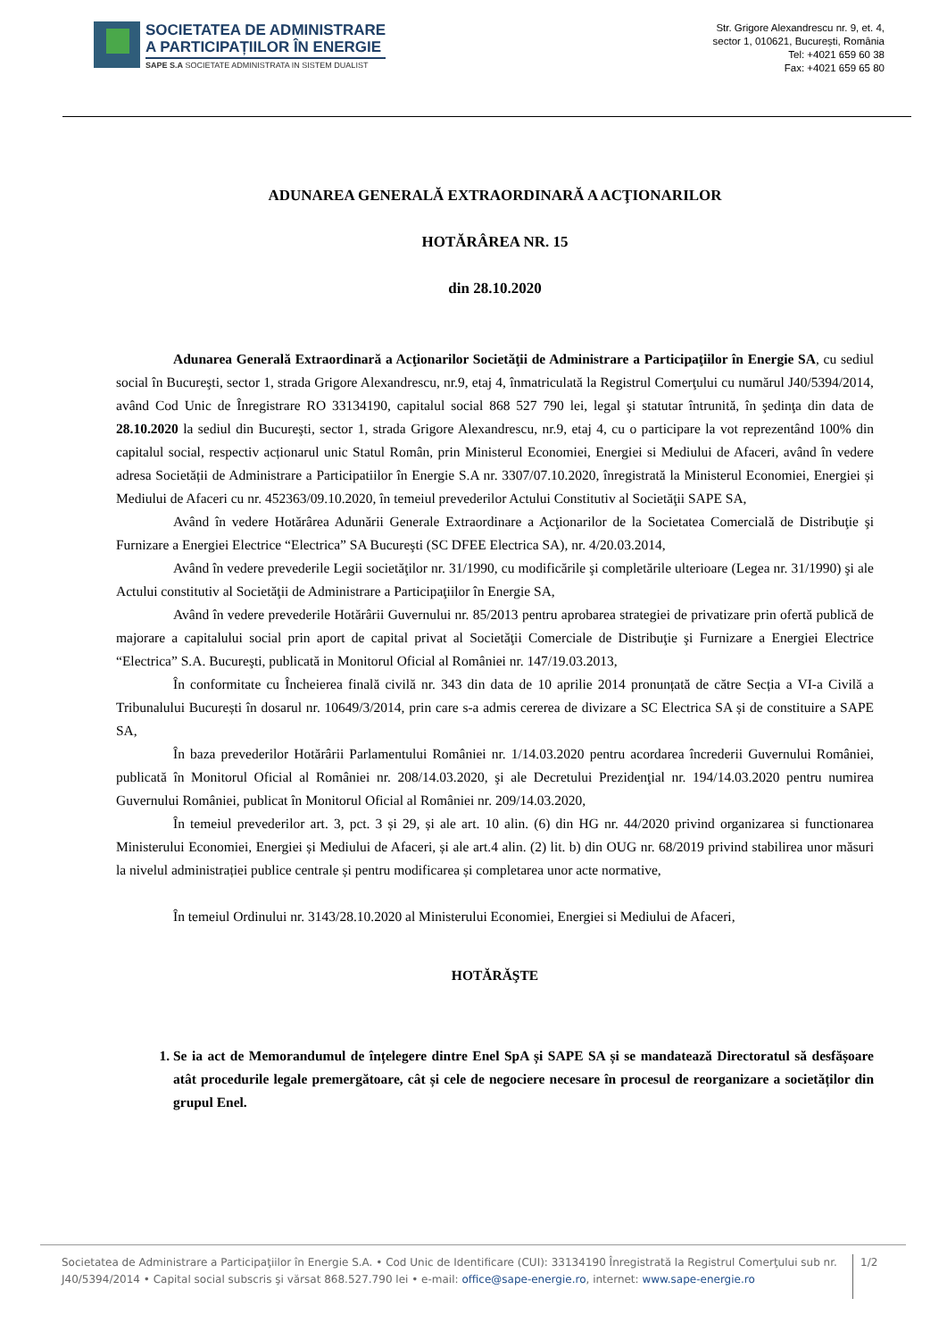SOCIETATEA DE ADMINISTRARE
A PARTICIPAȚIILOR ÎN ENERGIE
SAPE S.A SOCIETATE ADMINISTRATA IN SISTEM DUALIST
Str. Grigore Alexandrescu nr. 9, et. 4,
sector 1, 010621, București, România
Tel: +4021 659 60 38
Fax: +4021 659 65 80
ADUNAREA GENERALĂ EXTRAORDINARĂ A ACŢIONARILOR
HOTĂRÂREA NR. 15
din 28.10.2020
Adunarea Generală Extraordinară a Acţionarilor Societăţii de Administrare a Participaţiilor în Energie SA, cu sediul social în Bucureşti, sector 1, strada Grigore Alexandrescu, nr.9, etaj 4, înmatriculată la Registrul Comerţului cu numărul J40/5394/2014, având Cod Unic de Înregistrare RO 33134190, capitalul social 868 527 790 lei, legal şi statutar întrunită, în şedinţa din data de 28.10.2020 la sediul din Bucureşti, sector 1, strada Grigore Alexandrescu, nr.9, etaj 4, cu o participare la vot reprezentând 100% din capitalul social, respectiv acționarul unic Statul Român, prin Ministerul Economiei, Energiei si Mediului de Afaceri, având în vedere adresa Societății de Administrare a Participatiilor în Energie S.A nr. 3307/07.10.2020, înregistrată la Ministerul Economiei, Energiei și Mediului de Afaceri cu nr. 452363/09.10.2020, în temeiul prevederilor Actului Constitutiv al Societăţii SAPE SA,
Având în vedere Hotărârea Adunării Generale Extraordinare a Acţionarilor de la Societatea Comercială de Distribuţie şi Furnizare a Energiei Electrice “Electrica” SA Bucureşti (SC DFEE Electrica SA), nr. 4/20.03.2014,
Având în vedere prevederile Legii societăţilor nr. 31/1990, cu modificările şi completările ulterioare (Legea nr. 31/1990) şi ale Actului constitutiv al Societăţii de Administrare a Participaţiilor în Energie SA,
Având în vedere prevederile Hotărârii Guvernului nr. 85/2013 pentru aprobarea strategiei de privatizare prin ofertă publică de majorare a capitalului social prin aport de capital privat al Societăţii Comerciale de Distribuţie şi Furnizare a Energiei Electrice “Electrica” S.A. Bucureşti, publicată in Monitorul Oficial al României nr. 147/19.03.2013,
În conformitate cu Încheierea finală civilă nr. 343 din data de 10 aprilie 2014 pronunțată de către Secția a VI-a Civilă a Tribunalului București în dosarul nr. 10649/3/2014, prin care s-a admis cererea de divizare a SC Electrica SA și de constituire a SAPE SA,
În baza prevederilor Hotărârii Parlamentului României nr. 1/14.03.2020 pentru acordarea încrederii Guvernului României, publicată în Monitorul Oficial al României nr. 208/14.03.2020, şi ale Decretului Prezidenţial nr. 194/14.03.2020 pentru numirea Guvernului României, publicat în Monitorul Oficial al României nr. 209/14.03.2020,
În temeiul prevederilor art. 3, pct. 3 și 29, și ale art. 10 alin. (6) din HG nr. 44/2020 privind organizarea si functionarea Ministerului Economiei, Energiei și Mediului de Afaceri, și ale art.4 alin. (2) lit. b) din OUG nr. 68/2019 privind stabilirea unor măsuri la nivelul administrației publice centrale și pentru modificarea și completarea unor acte normative,
În temeiul Ordinului nr. 3143/28.10.2020 al Ministerului Economiei, Energiei si Mediului de Afaceri,
HOTĂRĂŞTE
1. Se ia act de Memorandumul de înțelegere dintre Enel SpA și SAPE SA și se mandatează Directoratul să desfășoare atât procedurile legale premergătoare, cât și cele de negociere necesare în procesul de reorganizare a societăților din grupul Enel.
Societatea de Administrare a Participaţiilor în Energie S.A. • Cod Unic de Identificare (CUI): 33134190 Înregistrată la Registrul Comerţului sub nr. J40/5394/2014 • Capital social subscris şi vărsat 868.527.790 lei • e-mail: office@sape-energie.ro, internet: www.sape-energie.ro
1/2